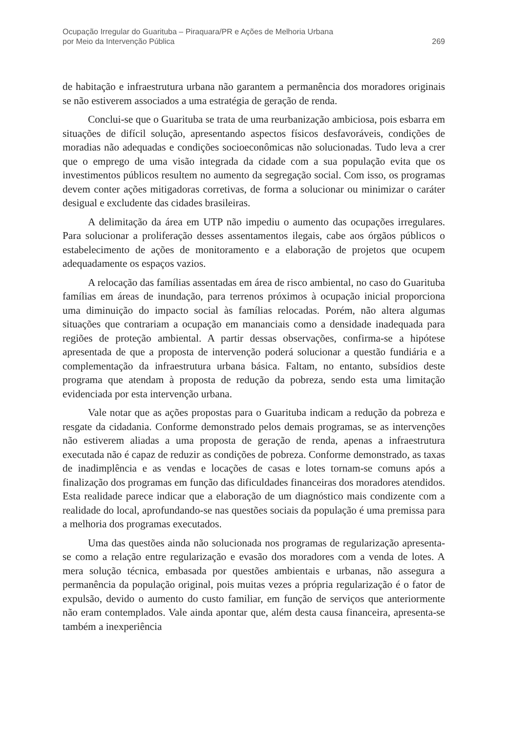Ocupação Irregular do Guarituba – Piraquara/PR e Ações de Melhoria Urbana
por Meio da Intervenção Pública
269
de habitação e infraestrutura urbana não garantem a permanência dos moradores originais se não estiverem associados a uma estratégia de geração de renda.
Conclui-se que o Guarituba se trata de uma reurbanização ambiciosa, pois esbarra em situações de difícil solução, apresentando aspectos físicos desfavoráveis, condições de moradias não adequadas e condições socioeconômicas não solucionadas. Tudo leva a crer que o emprego de uma visão integrada da cidade com a sua população evita que os investimentos públicos resultem no aumento da segregação social. Com isso, os programas devem conter ações mitigadoras corretivas, de forma a solucionar ou minimizar o caráter desigual e excludente das cidades brasileiras.
A delimitação da área em UTP não impediu o aumento das ocupações irregulares. Para solucionar a proliferação desses assentamentos ilegais, cabe aos órgãos públicos o estabelecimento de ações de monitoramento e a elaboração de projetos que ocupem adequadamente os espaços vazios.
A relocação das famílias assentadas em área de risco ambiental, no caso do Guarituba famílias em áreas de inundação, para terrenos próximos à ocupação inicial proporciona uma diminuição do impacto social às famílias relocadas. Porém, não altera algumas situações que contrariam a ocupação em mananciais como a densidade inadequada para regiões de proteção ambiental. A partir dessas observações, confirma-se a hipótese apresentada de que a proposta de intervenção poderá solucionar a questão fundiária e a complementação da infraestrutura urbana básica. Faltam, no entanto, subsídios deste programa que atendam à proposta de redução da pobreza, sendo esta uma limitação evidenciada por esta intervenção urbana.
Vale notar que as ações propostas para o Guarituba indicam a redução da pobreza e resgate da cidadania. Conforme demonstrado pelos demais programas, se as intervenções não estiverem aliadas a uma proposta de geração de renda, apenas a infraestrutura executada não é capaz de reduzir as condições de pobreza. Conforme demonstrado, as taxas de inadimplência e as vendas e locações de casas e lotes tornam-se comuns após a finalização dos programas em função das dificuldades financeiras dos moradores atendidos. Esta realidade parece indicar que a elaboração de um diagnóstico mais condizente com a realidade do local, aprofundando-se nas questões sociais da população é uma premissa para a melhoria dos programas executados.
Uma das questões ainda não solucionada nos programas de regularização apresenta-se como a relação entre regularização e evasão dos moradores com a venda de lotes. A mera solução técnica, embasada por questões ambientais e urbanas, não assegura a permanência da população original, pois muitas vezes a própria regularização é o fator de expulsão, devido o aumento do custo familiar, em função de serviços que anteriormente não eram contemplados. Vale ainda apontar que, além desta causa financeira, apresenta-se também a inexperiência